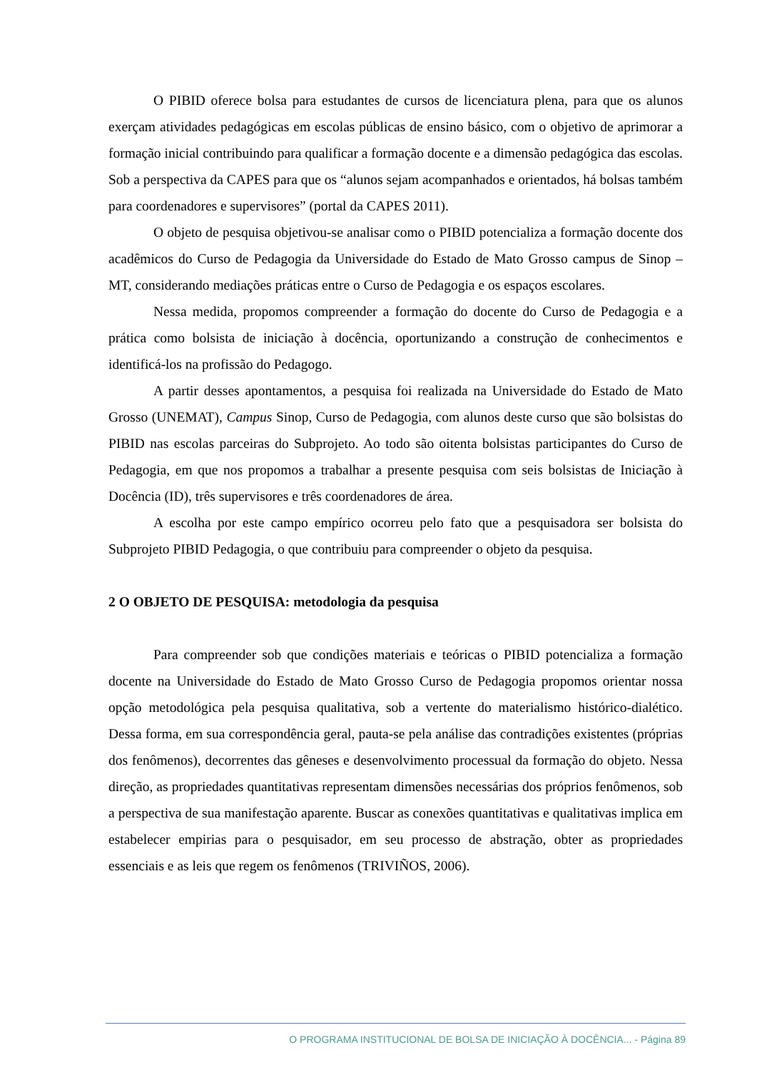O PIBID oferece bolsa para estudantes de cursos de licenciatura plena, para que os alunos exerçam atividades pedagógicas em escolas públicas de ensino básico, com o objetivo de aprimorar a formação inicial contribuindo para qualificar a formação docente e a dimensão pedagógica das escolas. Sob a perspectiva da CAPES para que os “alunos sejam acompanhados e orientados, há bolsas também para coordenadores e supervisores” (portal da CAPES 2011).
O objeto de pesquisa objetivou-se analisar como o PIBID potencializa a formação docente dos acadêmicos do Curso de Pedagogia da Universidade do Estado de Mato Grosso campus de Sinop – MT, considerando mediações práticas entre o Curso de Pedagogia e os espaços escolares.
Nessa medida, propomos compreender a formação do docente do Curso de Pedagogia e a prática como bolsista de iniciação à docência, oportunizando a construção de conhecimentos e identificá-los na profissão do Pedagogo.
A partir desses apontamentos, a pesquisa foi realizada na Universidade do Estado de Mato Grosso (UNEMAT), Campus Sinop, Curso de Pedagogia, com alunos deste curso que são bolsistas do PIBID nas escolas parceiras do Subprojeto. Ao todo são oitenta bolsistas participantes do Curso de Pedagogia, em que nos propomos a trabalhar a presente pesquisa com seis bolsistas de Iniciação à Docência (ID), três supervisores e três coordenadores de área.
A escolha por este campo empírico ocorreu pelo fato que a pesquisadora ser bolsista do Subprojeto PIBID Pedagogia, o que contribuiu para compreender o objeto da pesquisa.
2 O OBJETO DE PESQUISA: metodologia da pesquisa
Para compreender sob que condições materiais e teóricas o PIBID potencializa a formação docente na Universidade do Estado de Mato Grosso Curso de Pedagogia propomos orientar nossa opção metodológica pela pesquisa qualitativa, sob a vertente do materialismo histórico-dialético. Dessa forma, em sua correspondência geral, pauta-se pela análise das contradições existentes (próprias dos fenômenos), decorrentes das gêneses e desenvolvimento processual da formação do objeto. Nessa direção, as propriedades quantitativas representam dimensões necessárias dos próprios fenômenos, sob a perspectiva de sua manifestação aparente. Buscar as conexões quantitativas e qualitativas implica em estabelecer empirias para o pesquisador, em seu processo de abstração, obter as propriedades essenciais e as leis que regem os fenômenos (TRIVIÑOS, 2006).
O PROGRAMA INSTITUCIONAL DE BOLSA DE INICIAÇÃO À DOCÊNCIA... - Página 89